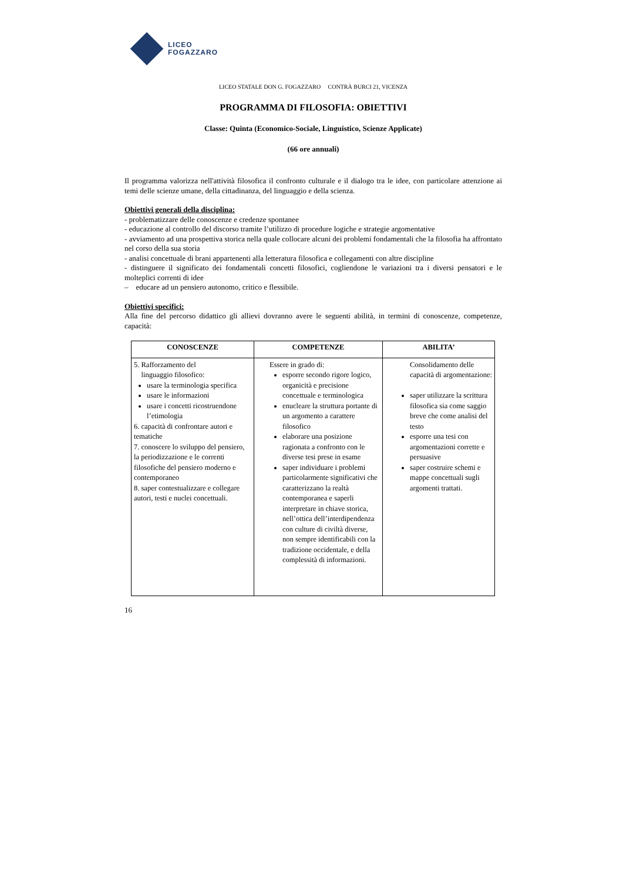LICEO
FOGAZZARO
LICEO STATALE DON G. FOGAZZARO CONTRÀ BURCI 21, VICENZA
PROGRAMMA DI FILOSOFIA: OBIETTIVI
Classe: Quinta (Economico-Sociale, Linguistico, Scienze Applicate)
(66 ore annuali)
Il programma valorizza nell'attività filosofica il confronto culturale e il dialogo tra le idee, con particolare attenzione ai temi delle scienze umane, della cittadinanza, del linguaggio e della scienza.
Obiettivi generali della disciplina:
- problematizzare delle conoscenze e credenze spontanee
- educazione al controllo del discorso tramite l’utilizzo di procedure logiche e strategie argomentative
- avviamento ad una prospettiva storica nella quale collocare alcuni dei problemi fondamentali che la filosofia ha affrontato nel corso della sua storia
- analisi concettuale di brani appartenenti alla letteratura filosofica e collegamenti con altre discipline
- distinguere il significato dei fondamentali concetti filosofici, cogliendone le variazioni tra i diversi pensatori e le molteplici correnti di idee
– educare ad un pensiero autonomo, critico e flessibile.
Obiettivi specifici:
Alla fine del percorso didattico gli allievi dovranno avere le seguenti abilità, in termini di conoscenze, competenze, capacità:
| CONOSCENZE | COMPETENZE | ABILITA’ |
| --- | --- | --- |
| 5. Rafforzamento del linguaggio filosofico: usare la terminologia specifica usare le informazioni usare i concetti ricostruendone l’etimologia 6. capacità di confrontare autori e tematiche 7. conoscere lo sviluppo del pensiero, la periodizzazione e le correnti filosofiche del pensiero moderno e contemporaneo 8. saper contestualizzare e collegare autori, testi e nuclei concettuali. | Essere in grado di: esporre secondo rigore logico, organicità e precisione concettuale e terminologica enucleare la struttura portante di un argomento a carattere filosofico elaborare una posizione ragionata a confronto con le diverse tesi prese in esame saper individuare i problemi particolarmente significativi che caratterizzano la realtà contemporanea e saperli interpretare in chiave storica, nell’ottica dell’interdipendenza con culture di civiltà diverse, non sempre identificabili con la tradizione occidentale, e della complessità di informazioni. | Consolidamento delle capacità di argomentazione: saper utilizzare la scrittura filosofica sia come saggio breve che come analisi del testo esporre una tesi con argomentazioni corrette e persuasive saper costruire schemi e mappe concettuali sugli argomenti trattati. |
16